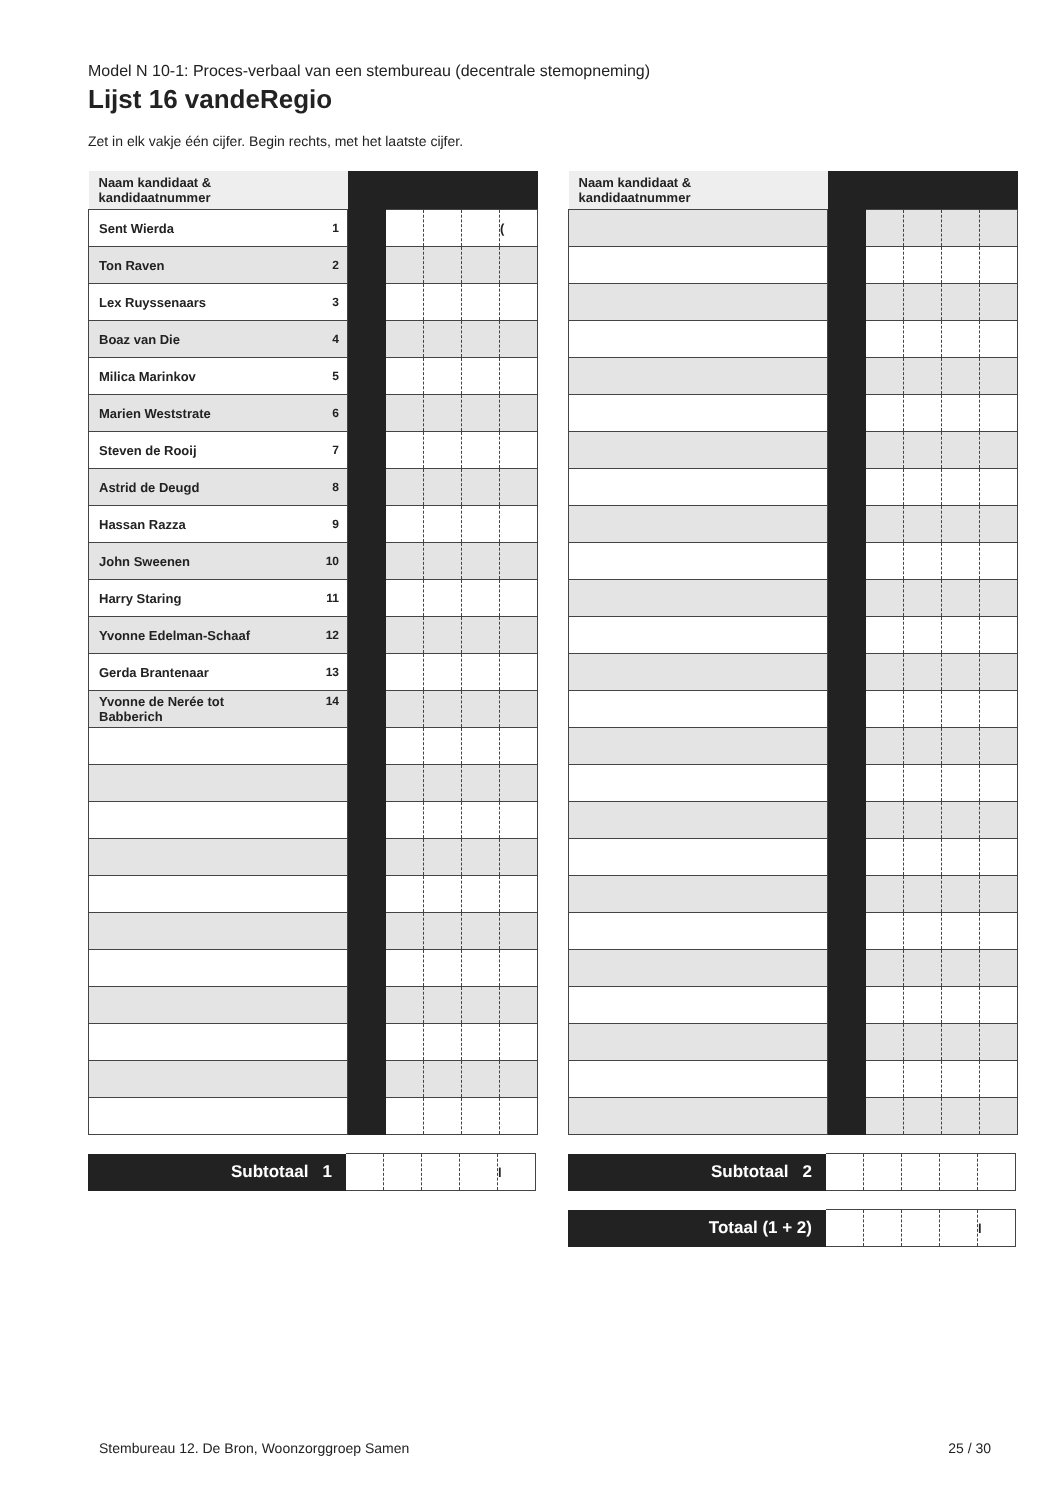Model N 10-1: Proces-verbaal van een stembureau (decentrale stemopneming)
Lijst 16 vandeRegio
Zet in elk vakje één cijfer. Begin rechts, met het laatste cijfer.
| Naam kandidaat & kandidaatnummer | | | | | |
| Sent Wierda 1 | | | | | ( |
| Ton Raven 2 | | | | | |
| Lex Ruyssenaars 3 | | | | | |
| Boaz van Die 4 | | | | | |
| Milica Marinkov 5 | | | | | |
| Marien Weststrate 6 | | | | | |
| Steven de Rooij 7 | | | | | |
| Astrid de Deugd 8 | | | | | |
| Hassan Razza 9 | | | | | |
| John Sweenen 10 | | | | | |
| Harry Staring 11 | | | | | |
| Yvonne Edelman-Schaaf 12 | | | | | |
| Gerda Brantenaar 13 | | | | | |
| Yvonne de Nerée tot 14 Babberich | | | | | |
| Subtotaal 1 | | | | | l |
| Naam kandidaat & kandidaatnummer | | | | | |
| Subtotaal 2 | | | | | |
| Totaal (1 + 2) | | | | | l |
Stembureau 12. De Bron, Woonzorggroep Samen 25 / 30